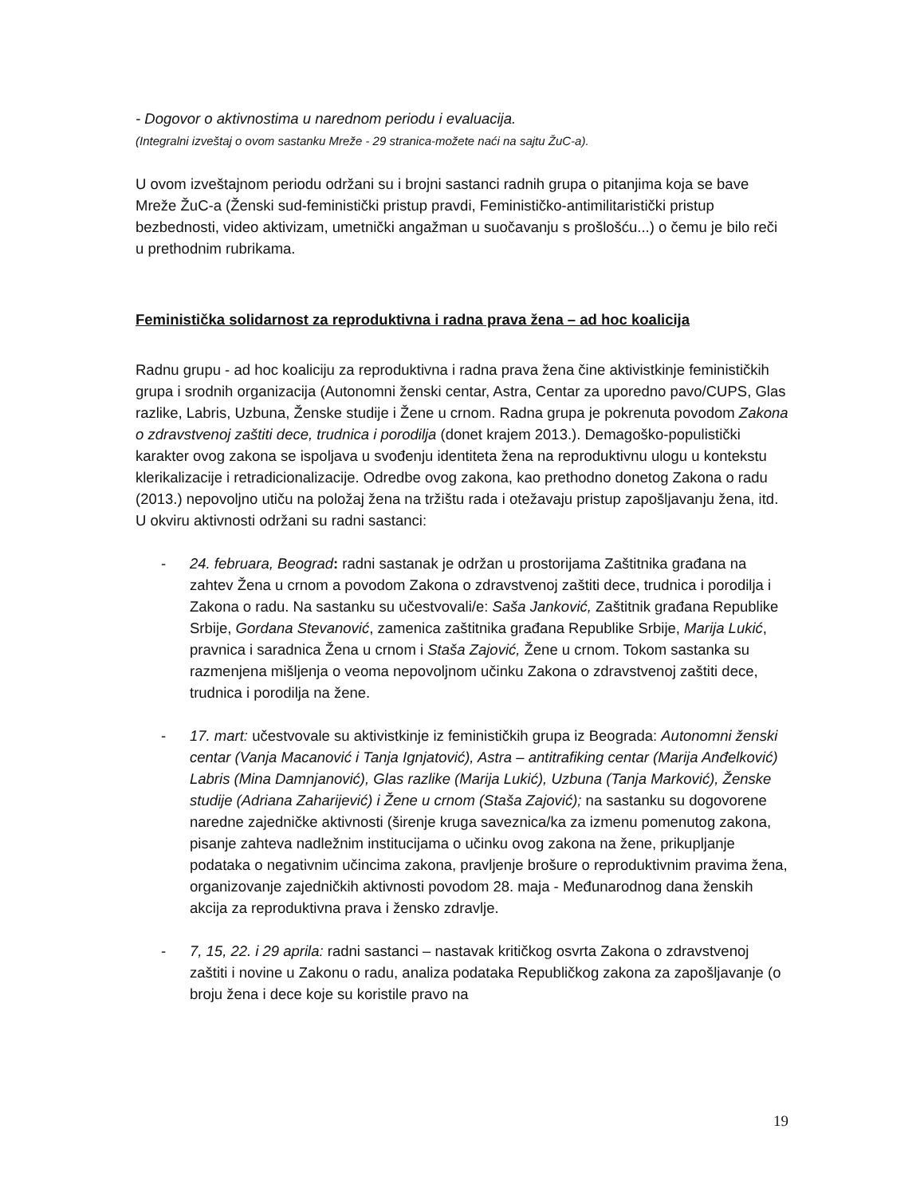- Dogovor o aktivnostima u narednom periodu i evaluacija.
(Integralni izveštaj o ovom sastanku Mreže - 29 stranica-možete naći na sajtu ŽuC-a).
U ovom izveštajnom periodu održani su i brojni sastanci radnih grupa o pitanjima koja se bave Mreže ŽuC-a (Ženski sud-feministički pristup pravdi, Feminističko-antimilitaristički pristup bezbednosti, video aktivizam, umetnički angažman u suočavanju s prošlošću...) o čemu je bilo reči u prethodnim rubrikama.
Feministička solidarnost za reproduktivna i radna prava žena – ad hoc koalicija
Radnu grupu - ad hoc koaliciju za reproduktivna i radna prava žena čine aktivistkinje feminističkih grupa i srodnih organizacija (Autonomni ženski centar, Astra, Centar za uporedno pavo/CUPS, Glas razlike, Labris, Uzbuna, Ženske studije i Žene u crnom. Radna grupa je pokrenuta povodom Zakona o zdravstvenoj zaštiti dece, trudnica i porodilja (donet krajem 2013.). Demagoško-populistički karakter ovog zakona se ispoljava u svođenju identiteta žena na reproduktivnu ulogu u kontekstu klerikalizacije i retradicionalizacije. Odredbe ovog zakona, kao prethodno donetog Zakona o radu (2013.) nepovoljno utiču na položaj žena na tržištu rada i otežavaju pristup zapošljavanju žena, itd. U okviru aktivnosti održani su radni sastanci:
- 24. februara, Beograd: radni sastanak je održan u prostorijama Zaštitnika građana na zahtev Žena u crnom a povodom Zakona o zdravstvenoj zaštiti dece, trudnica i porodilja i Zakona o radu. Na sastanku su učestvovali/e: Saša Janković, Zaštitnik građana Republike Srbije, Gordana Stevanović, zamenica zaštitnika građana Republike Srbije, Marija Lukić, pravnica i saradnica Žena u crnom i Staša Zajović, Žene u crnom. Tokom sastanka su razmenjena mišljenja o veoma nepovoljnom učinku Zakona o zdravstvenoj zaštiti dece, trudnica i porodilja na žene.
- 17. mart: učestvovale su aktivistkinje iz feminističkih grupa iz Beograda: Autonomni ženski centar (Vanja Macanović i Tanja Ignjatović), Astra – antitrafiking centar (Marija Anđelković) Labris (Mina Damnjanović), Glas razlike (Marija Lukić), Uzbuna (Tanja Marković), Ženske studije (Adriana Zaharijević) i Žene u crnom (Staša Zajović); na sastanku su dogovorene naredne zajedničke aktivnosti (širenje kruga saveznica/ka za izmenu pomenutog zakona, pisanje zahteva nadležnim institucijama o učinku ovog zakona na žene, prikupljanje podataka o negativnim učincima zakona, pravljenje brošure o reproduktivnim pravima žena, organizovanje zajedničkih aktivnosti povodom 28. maja - Međunarodnog dana ženskih akcija za reproduktivna prava i žensko zdravlje.
- 7, 15, 22. i 29 aprila: radni sastanci – nastavak kritičkog osvrta Zakona o zdravstvenoj zaštiti i novine u Zakonu o radu, analiza podataka Republičkog zakona za zapošljavanje (o broju žena i dece koje su koristile pravo na
19